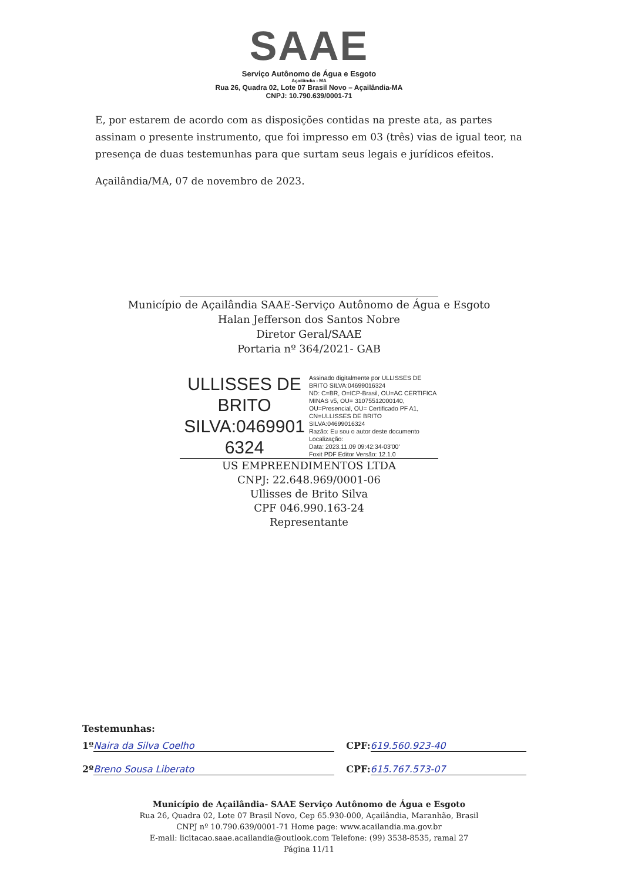SAAE
Serviço Autônomo de Água e Esgoto
Açailândia - MA
Rua 26, Quadra 02, Lote 07 Brasil Novo – Açailândia-MA
CNPJ: 10.790.639/0001-71
E, por estarem de acordo com as disposições contidas na preste ata, as partes assinam o presente instrumento, que foi impresso em 03 (três) vias de igual teor, na presença de duas testemunhas para que surtam seus legais e jurídicos efeitos.
Açailândia/MA, 07 de novembro de 2023.
Município de Açailândia SAAE-Serviço Autônomo de Água e Esgoto
Halan Jefferson dos Santos Nobre
Diretor Geral/SAAE
Portaria nº 364/2021- GAB
ULLISSES DE BRITO SILVA:0469901 6324
Assinado digitalmente por ULLISSES DE BRITO SILVA:04699016324
ND: C=BR, O=ICP-Brasil, OU=AC CERTIFICA MINAS v5, OU= 31075512000140, OU=Presencial, OU= Certificado PF A1, CN=ULLISSES DE BRITO SILVA:04699016324
Razão: Eu sou o autor deste documento
Localização:
Data: 2023.11.09 09:42:34-03'00'
Foxit PDF Editor Versão: 12.1.0
US EMPREENDIMENTOS LTDA
CNPJ: 22.648.969/0001-06
Ullisses de Brito Silva
CPF 046.990.163-24
Representante
Testemunhas:
1º Naira da Silva Coelho CPF: 619.560.923-40
2º Breno Sousa Liberato CPF: 615.767.573-07
Município de Açailândia- SAAE Serviço Autônomo de Água e Esgoto
Rua 26, Quadra 02, Lote 07 Brasil Novo, Cep 65.930-000, Açailândia, Maranhão, Brasil
CNPJ nº 10.790.639/0001-71 Home page: www.acailandia.ma.gov.br
E-mail: licitacao.saae.acailandia@outlook.com Telefone: (99) 3538-8535, ramal 27
Página 11/11